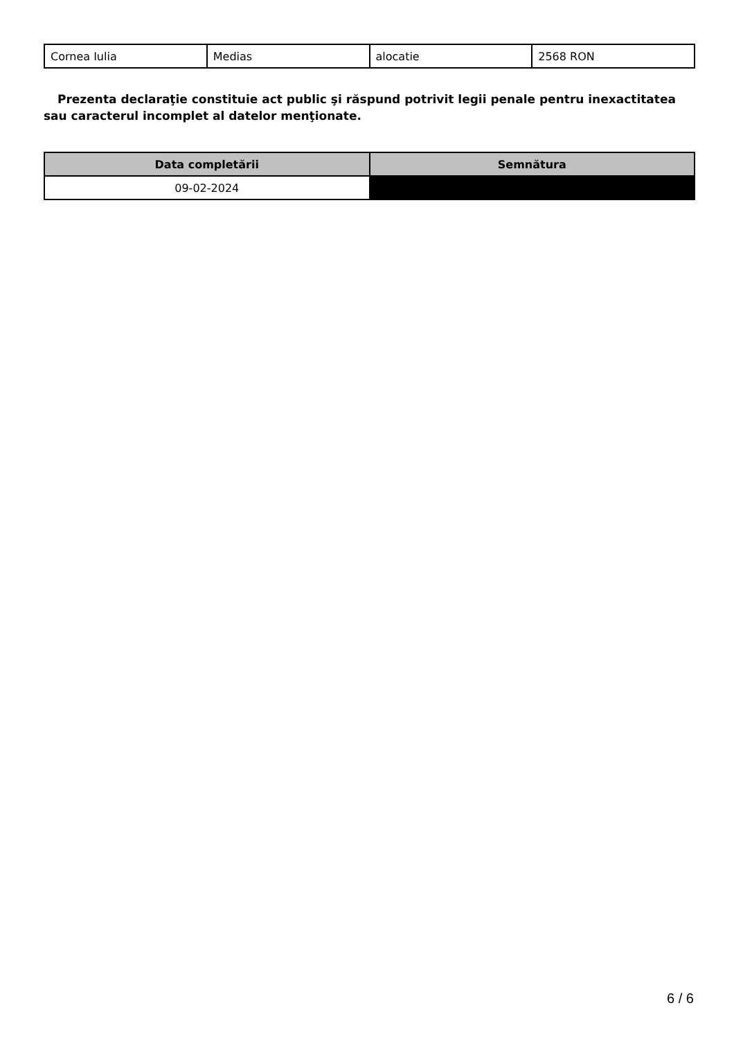| Cornea Iulia | Medias | alocatie | 2568 RON |
Prezenta declaraţie constituie act public şi răspund potrivit legii penale pentru inexactitatea sau caracterul incomplet al datelor menţionate.
| Data completării | Semnătura |
| --- | --- |
| 09-02-2024 | |
6 / 6